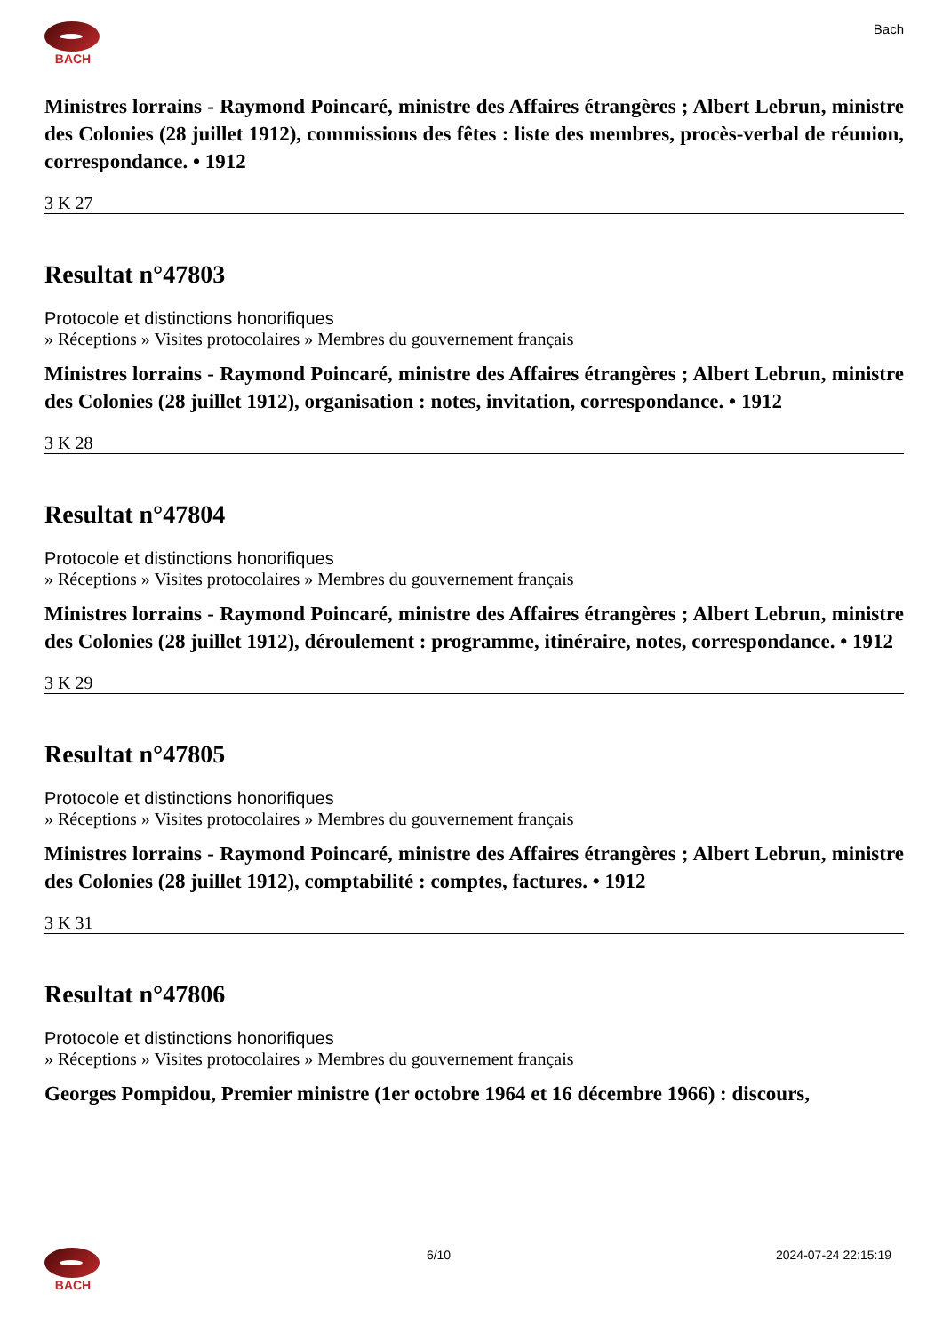BACH Bach
Ministres lorrains - Raymond Poincaré, ministre des Affaires étrangères ; Albert Lebrun, ministre des Colonies (28 juillet 1912), commissions des fêtes : liste des membres, procès-verbal de réunion, correspondance. • 1912
3 K 27
Resultat n°47803
Protocole et distinctions honorifiques
» Réceptions » Visites protocolaires » Membres du gouvernement français
Ministres lorrains - Raymond Poincaré, ministre des Affaires étrangères ; Albert Lebrun, ministre des Colonies (28 juillet 1912), organisation : notes, invitation, correspondance. • 1912
3 K 28
Resultat n°47804
Protocole et distinctions honorifiques
» Réceptions » Visites protocolaires » Membres du gouvernement français
Ministres lorrains - Raymond Poincaré, ministre des Affaires étrangères ; Albert Lebrun, ministre des Colonies (28 juillet 1912), déroulement : programme, itinéraire, notes, correspondance. • 1912
3 K 29
Resultat n°47805
Protocole et distinctions honorifiques
» Réceptions » Visites protocolaires » Membres du gouvernement français
Ministres lorrains - Raymond Poincaré, ministre des Affaires étrangères ; Albert Lebrun, ministre des Colonies (28 juillet 1912), comptabilité : comptes, factures. • 1912
3 K 31
Resultat n°47806
Protocole et distinctions honorifiques
» Réceptions » Visites protocolaires » Membres du gouvernement français
Georges Pompidou, Premier ministre (1er octobre 1964 et 16 décembre 1966) : discours,
BACH 6/10 2024-07-24 22:15:19